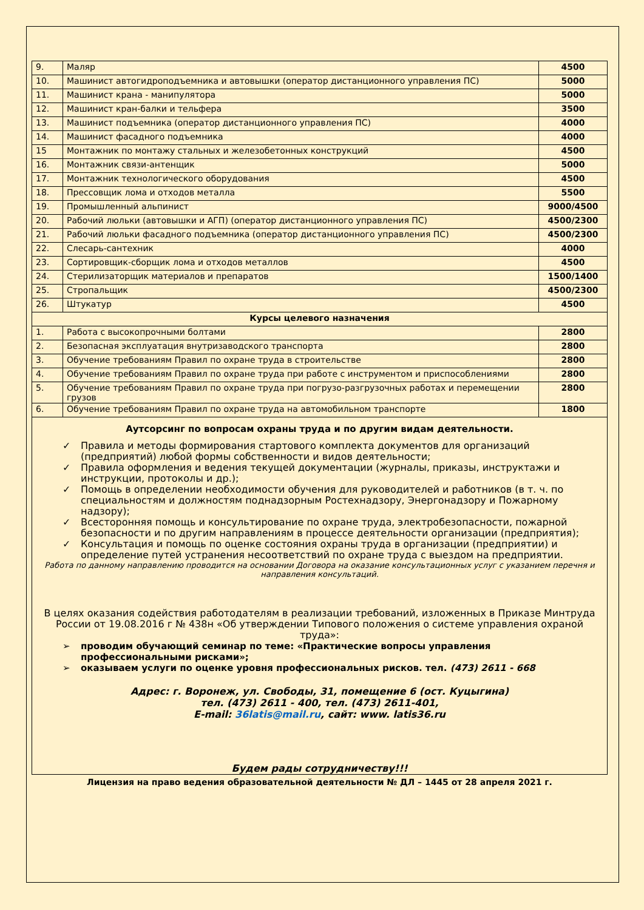| 9. | Маляр | 4500 |
| 10. | Машинист автогидроподъемника и автовышки (оператор дистанционного управления ПС) | 5000 |
| 11. | Машинист крана - манипулятора | 5000 |
| 12. | Машинист кран-балки и тельфера | 3500 |
| 13. | Машинист подъемника (оператор дистанционного управления ПС) | 4000 |
| 14. | Машинист фасадного подъемника | 4000 |
| 15 | Монтажник по монтажу стальных и железобетонных конструкций | 4500 |
| 16. | Монтажник связи-антенщик | 5000 |
| 17. | Монтажник технологического оборудования | 4500 |
| 18. | Прессовщик лома и отходов металла | 5500 |
| 19. | Промышленный альпинист | 9000/4500 |
| 20. | Рабочий люльки (автовышки и АГП) (оператор дистанционного управления ПС) | 4500/2300 |
| 21. | Рабочий люльки фасадного подъемника (оператор дистанционного управления ПС) | 4500/2300 |
| 22. | Слесарь-сантехник | 4000 |
| 23. | Сортировщик-сборщик лома и отходов металлов | 4500 |
| 24. | Стерилизаторщик материалов и препаратов | 1500/1400 |
| 25. | Стропальщик | 4500/2300 |
| 26. | Штукатур | 4500 |
| Курсы целевого назначения | | |
| 1. | Работа с высокопрочными болтами | 2800 |
| 2. | Безопасная эксплуатация внутризаводского транспорта | 2800 |
| 3. | Обучение требованиям Правил по охране труда в строительстве | 2800 |
| 4. | Обучение требованиям Правил по охране труда при работе с инструментом и приспособлениями | 2800 |
| 5. | Обучение требованиям Правил по охране труда при погрузо-разгрузочных работах и перемещении грузов | 2800 |
| 6. | Обучение требованиям Правил по охране труда на автомобильном транспорте | 1800 |
Аутсорсинг по вопросам охраны труда и по другим видам деятельности.
✓ Правила и методы формирования стартового комплекта документов для организаций (предприятий) любой формы собственности и видов деятельности;
✓ Правила оформления и ведения текущей документации (журналы, приказы, инструктажи и инструкции, протоколы и др.);
✓ Помощь в определении необходимости обучения для руководителей и работников (в т. ч. по специальностям и должностям поднадзорным Ростехнадзору, Энергонадзору и Пожарному надзору);
✓ Всесторонняя помощь и консультирование по охране труда, электробезопасности, пожарной безопасности и по другим направлениям в процессе деятельности организации (предприятия);
✓ Консультация и помощь по оценке состояния охраны труда в организации (предприятии) и определение путей устранения несоответствий по охране труда с выездом на предприятии.
Работа по данному направлению проводится на основании Договора на оказание консультационных услуг с указанием перечня и направления консультаций.
В целях оказания содействия работодателям в реализации требований, изложенных в Приказе Минтруда России от 19.08.2016 г № 438н «Об утверждении Типового положения о системе управления охраной труда»:
➢ проводим обучающий семинар по теме: «Практические вопросы управления профессиональными рисками»;
➢ оказываем услуги по оценке уровня профессиональных рисков. тел. (473) 2611 - 668
Адрес: г. Воронеж, ул. Свободы, 31, помещение 6 (ост. Куцыгина)
тел. (473) 2611 - 400, тел. (473) 2611-401,
E-mail: 36latis@mail.ru, сайт: www. latis36.ru
Будем рады сотрудничеству!!!
Лицензия на право ведения образовательной деятельности № ДЛ – 1445 от 28 апреля 2021 г.